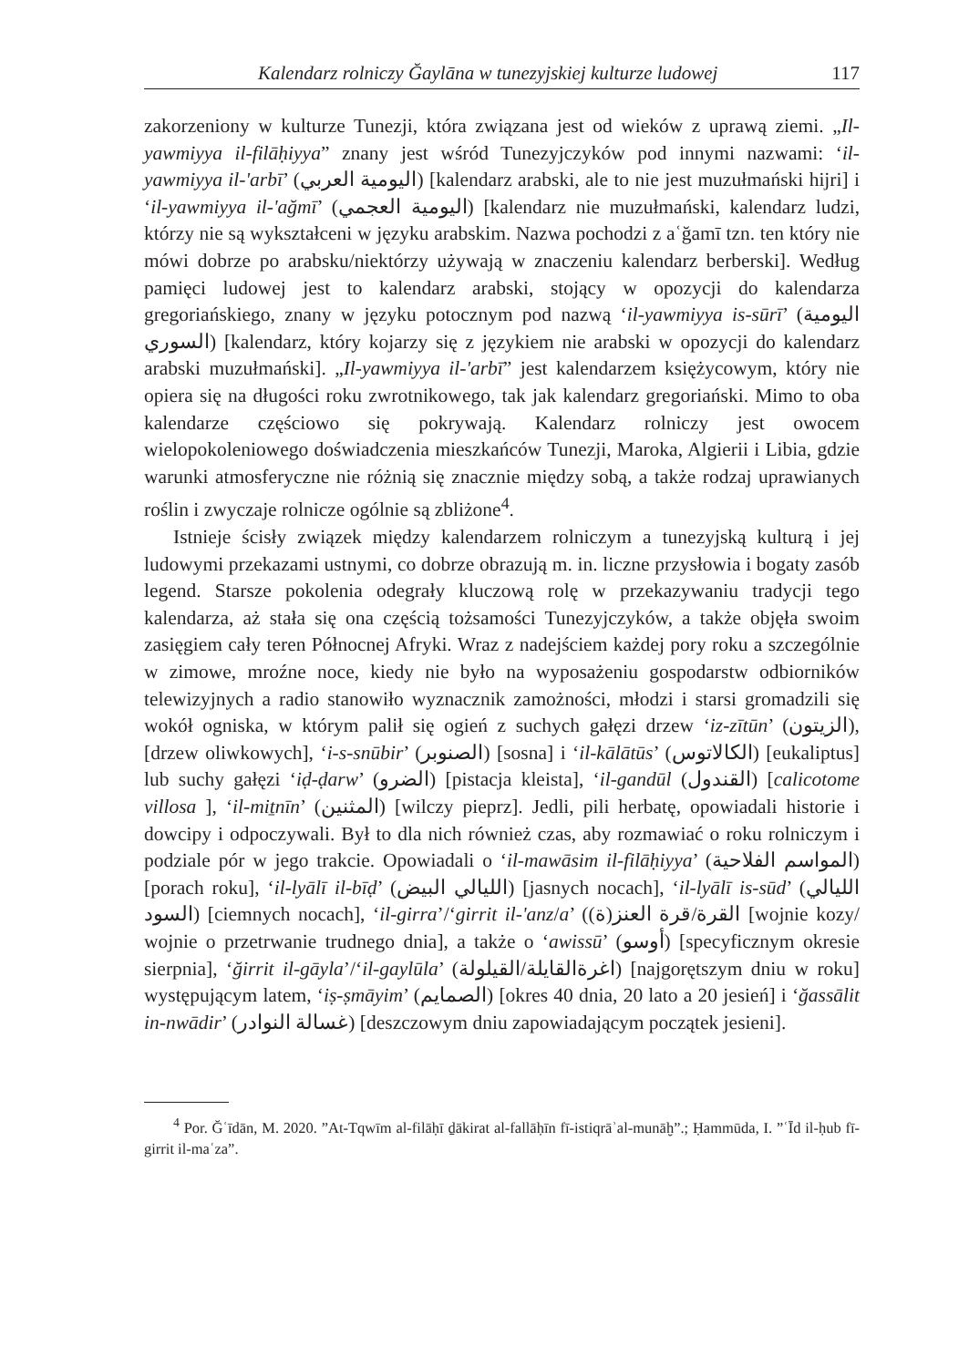Kalendarz rolniczy Ğaylāna w tunezyjskiej kulturze ludowej 117
zakorzeniony w kulturze Tunezji, która związana jest od wieków z uprawą ziemi. „Il-yawmiyya il-filāḥiyya” znany jest wśród Tunezyjczyków pod innymi nazwami: ‘il-yawmiyya il-ʹarbī’ (اليومية العربي) [kalendarz arabski, ale to nie jest muzułmański hijri] i ‘il-yawmiyya il-ʹağmī’ (اليومية العجمي) [kalendarz nie muzułmański, kalendarz ludzi, którzy nie są wykształceni w języku arabskim. Nazwa pochodzi z aʿğamī tzn. ten który nie mówi dobrze po arabsku/niektórzy używają w znaczeniu kalendarz berberski]. Według pamięci ludowej jest to kalendarz arabski, stojący w opozycji do kalendarza gregoriańskiego, znany w języku potocznym pod nazwą ‘il-yawmiyya is-sūrī’ (اليومية السوري) [kalendarz, który kojarzy się z językiem nie arabski w opozycji do kalendarz arabski muzułmański]. „Il-yawmiyya il-ʹarbī” jest kalendarzem księżycowym, który nie opiera się na długości roku zwrotnikowego, tak jak kalendarz gregoriański. Mimo to oba kalendarze częściowo się pokrywają. Kalendarz rolniczy jest owocem wielopokoleniowego doświadczenia mieszkańców Tunezji, Maroka, Algierii i Libia, gdzie warunki atmosferyczne nie różnią się znacznie między sobą, a także rodzaj uprawianych roślin i zwyczaje rolnicze ogólnie są zbliżone<sup>4</sup>.
Istnieje ścisły związek między kalendarzem rolniczym a tunezyjską kulturą i jej ludowymi przekazami ustnymi, co dobrze obrazują m. in. liczne przysłowia i bogaty zasób legend. Starsze pokolenia odegrały kluczową rolę w przekazywaniu tradycji tego kalendarza, aż stała się ona częścią tożsamości Tunezyjczyków, a także objęła swoim zasięgiem cały teren Północnej Afryki. Wraz z nadejściem każdej pory roku a szczególnie w zimowe, mroźne noce, kiedy nie było na wyposażeniu gospodarstw odbiorników telewizyjnych a radio stanowiło wyznacznik zamożności, młodzi i starsi gromadzili się wokół ogniska, w którym palił się ogień z suchych gałęzi drzew ‘iz-zītūn’ (الزيتون), [drzew oliwkowych], ‘i-s-snūbir’ (الصنوبر) [sosna] i ‘il-kālātūs’ (الكالاتوس) [eukaliptus] lub suchy gałęzi ‘iḍ-ḍarw’ (الضرو) [pistacja kleista], ‘il-gandūl (القندول) [calicotome villosa ], ‘il-miṯnīn’ (المثنين) [wilczy pieprz]. Jedli, pili herbatę, opowiadali historie i dowcipy i odpoczywali. Był to dla nich również czas, aby rozmawiać o roku rolniczym i podziale pór w jego trakcie. Opowiadali o ‘il-mawāsim il-filāḥiyya’ (المواسم الفلاحية) [porach roku], ‘il-lyālī il-bīḍ’ (الليالي البيض) [jasnych nocach], ‘il-lyālī is-sūd’ (الليالي السود) [ciemnych nocach], ‘il-girra’/‘girrit il-ʹanz/a’ (القرة/قرة العنز(ة) [wojnie kozy/ wojnie o przetrwanie trudnego dnia], a także o ‘awissū’ (أوسو) [specyficznym okresie sierpnia], ‘ğirrit il-gāyla’/‘il-gaylūla’ (اغرةالقايلة/القيلولة) [najgorętszym dniu w roku] występującym latem, ‘iṣ-ṣmāyim’ (الصمايم) [okres 40 dnia, 20 lato a 20 jesień] i ‘ğassālit in-nwādir’ (غسالة النوادر) [deszczowym dniu zapowiadającym początek jesieni].
<sup>4</sup> Por. Ğʿīdān, M. 2020. ”At-Tqwīm al-filāḥī ḏākirat al-fallāḥīn fī-istiqrāʾal-munāḫ”.; Ḥammūda, I. ”ʿĪd il-ḥub fī-girrit il-maʿza”.